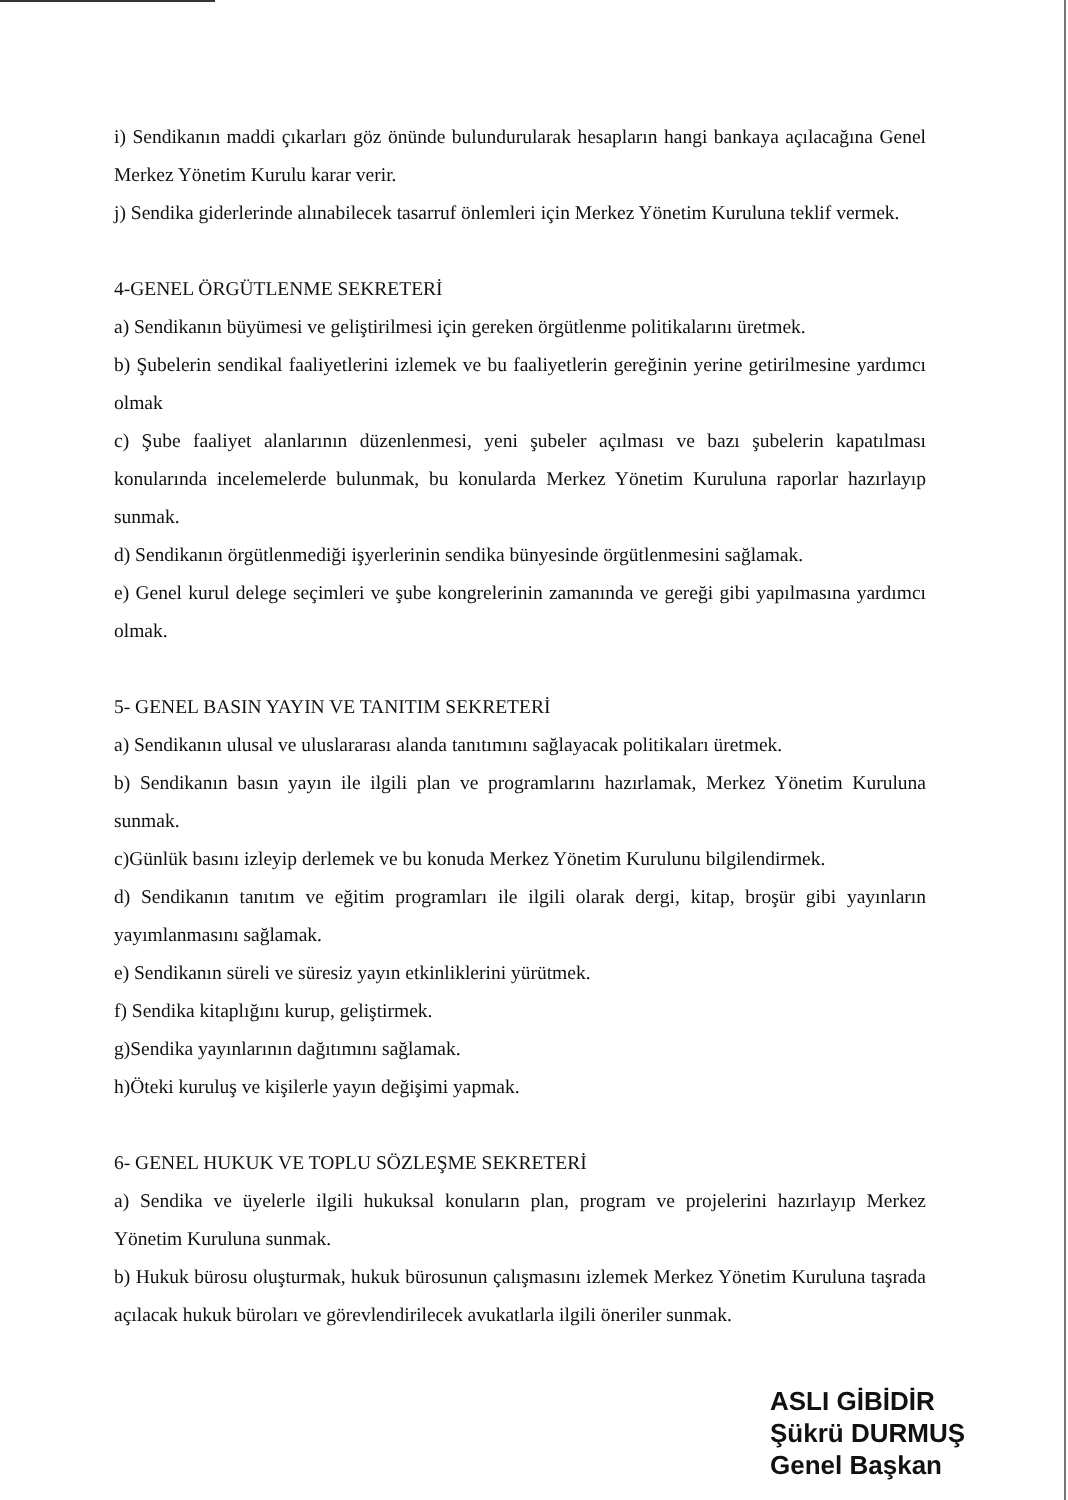i) Sendikanın maddi çıkarları göz önünde bulundurularak hesapların hangi bankaya açılacağına Genel Merkez Yönetim Kurulu karar verir.
j) Sendika giderlerinde alınabilecek tasarruf önlemleri için Merkez Yönetim Kuruluna teklif vermek.
4-GENEL ÖRGÜTLENME SEKRETERİ
a) Sendikanın büyümesi ve geliştirilmesi için gereken örgütlenme politikalarını üretmek.
b) Şubelerin sendikal faaliyetlerini izlemek ve bu faaliyetlerin gereğinin yerine getirilmesine yardımcı olmak
c) Şube faaliyet alanlarının düzenlenmesi, yeni şubeler açılması ve bazı şubelerin kapatılması konularında incelemelerde bulunmak, bu konularda Merkez Yönetim Kuruluna raporlar hazırlayıp sunmak.
d) Sendikanın örgütlenmediği işyerlerinin sendika bünyesinde örgütlenmesini sağlamak.
e) Genel kurul delege seçimleri ve şube kongrelerinin zamanında ve gereği gibi yapılmasına yardımcı olmak.
5- GENEL BASIN YAYIN VE TANITIM SEKRETERİ
a) Sendikanın ulusal ve uluslararası alanda tanıtımını sağlayacak politikaları üretmek.
b) Sendikanın basın yayın ile ilgili plan ve programlarını hazırlamak, Merkez Yönetim Kuruluna sunmak.
c)Günlük basını izleyip derlemek ve bu konuda Merkez Yönetim Kurulunu bilgilendirmek.
d) Sendikanın tanıtım ve eğitim programları ile ilgili olarak dergi, kitap, broşür gibi yayınların yayımlanmasını sağlamak.
e) Sendikanın süreli ve süresiz yayın etkinliklerini yürütmek.
f) Sendika kitaplığını kurup, geliştirmek.
g)Sendika yayınlarının dağıtımını sağlamak.
h)Öteki kuruluş ve kişilerle yayın değişimi yapmak.
6- GENEL HUKUK VE TOPLU SÖZLEŞME SEKRETERİ
a) Sendika ve üyelerle ilgili hukuksal konuların plan, program ve projelerini hazırlayıp Merkez Yönetim Kuruluna sunmak.
b) Hukuk bürosu oluşturmak, hukuk bürosunun çalışmasını izlemek Merkez Yönetim Kuruluna taşrada açılacak hukuk büroları ve görevlendirilecek avukatlarla ilgili öneriler sunmak.
ASLI GİBİDİR
Şükrü DURMUŞ
Genel Başkan